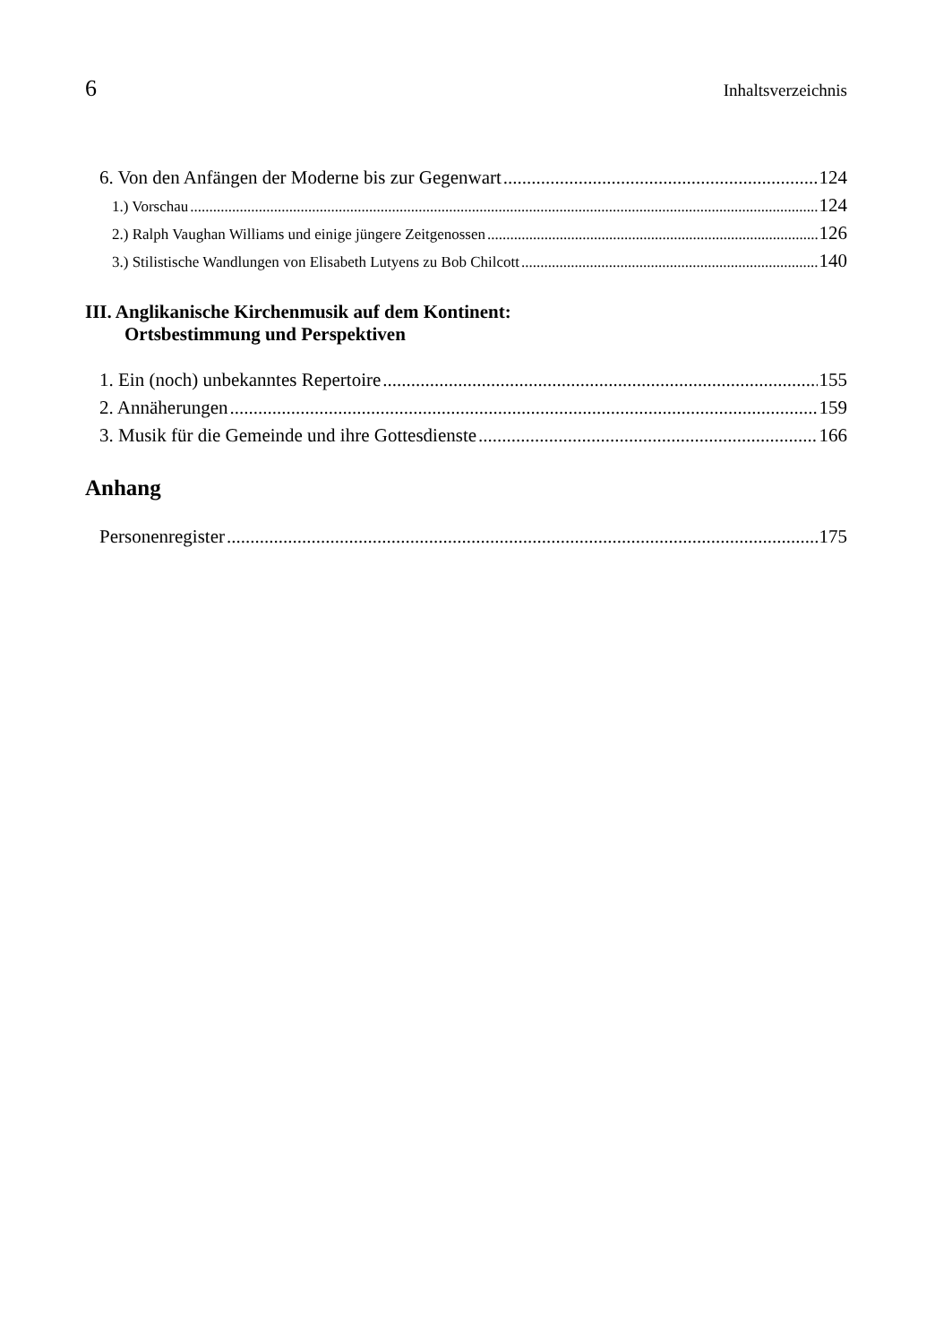6 Inhaltsverzeichnis
6. Von den Anfängen der Moderne bis zur Gegenwart 124
1.) Vorschau 124
2.) Ralph Vaughan Williams und einige jüngere Zeitgenossen 126
3.) Stilistische Wandlungen von Elisabeth Lutyens zu Bob Chilcott 140
III. Anglikanische Kirchenmusik auf dem Kontinent:
Ortsbestimmung und Perspektiven
1. Ein (noch) unbekanntes Repertoire 155
2. Annäherungen 159
3. Musik für die Gemeinde und ihre Gottesdienste 166
Anhang
Personenregister 175